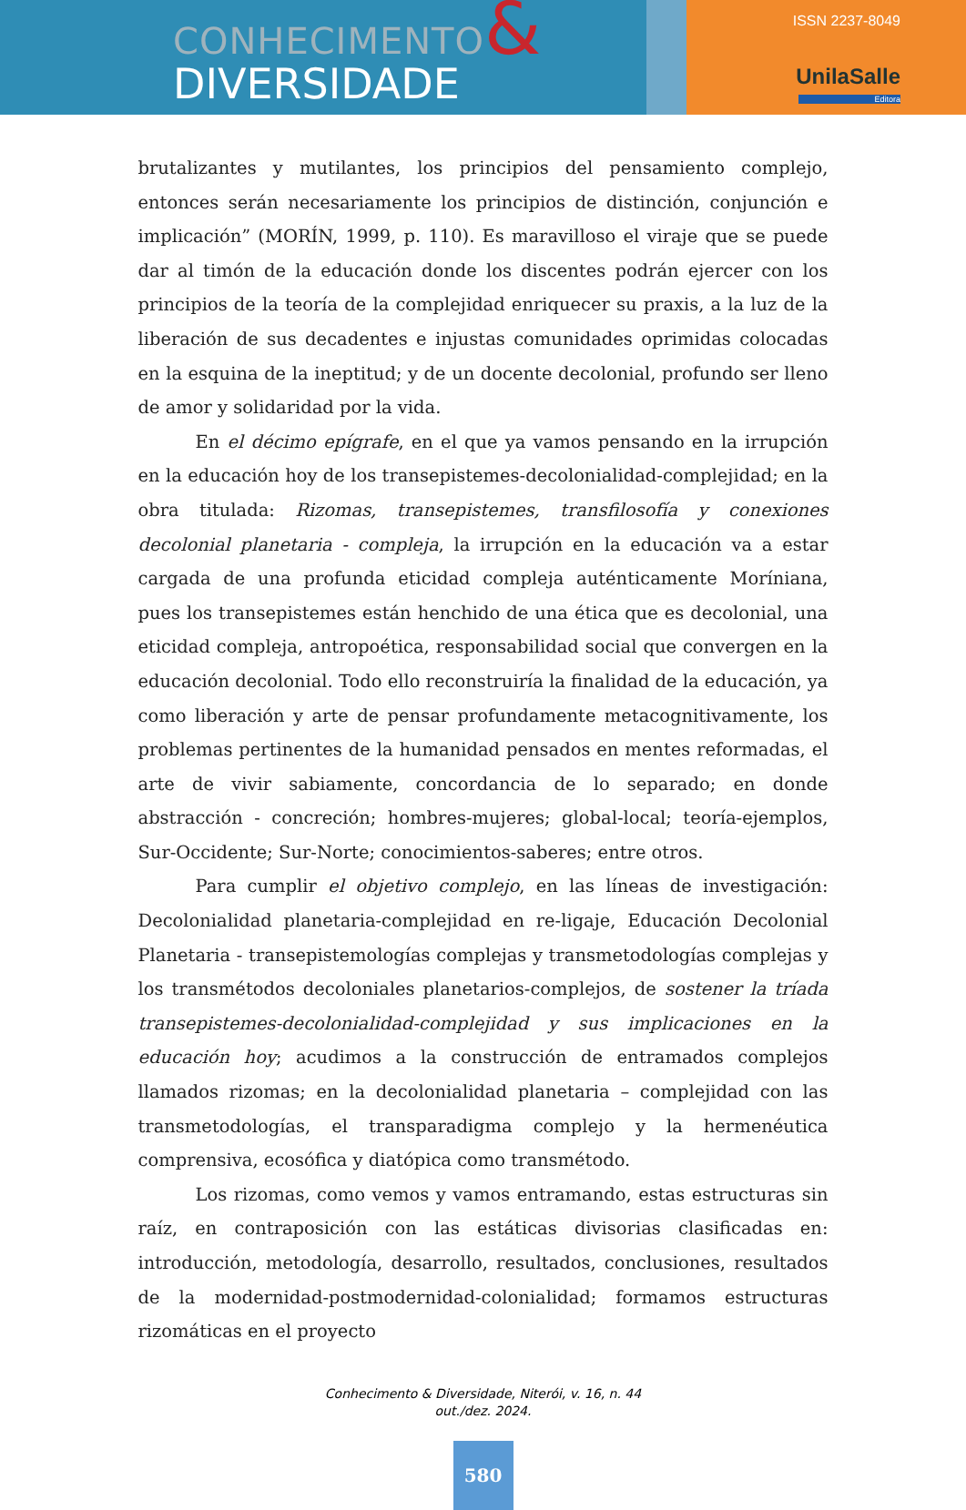CONHECIMENTO&
DIVERSIDADE
ISSN 2237-8049
UnilaSalle
Editora
brutalizantes y mutilantes, los principios del pensamiento complejo, entonces serán necesariamente los principios de distinción, conjunción e implicación” (MORÍN, 1999, p. 110). Es maravilloso el viraje que se puede dar al timón de la educación donde los discentes podrán ejercer con los principios de la teoría de la complejidad enriquecer su praxis, a la luz de la liberación de sus decadentes e injustas comunidades oprimidas colocadas en la esquina de la ineptitud; y de un docente decolonial, profundo ser lleno de amor y solidaridad por la vida.
En el décimo epígrafe, en el que ya vamos pensando en la irrupción en la educación hoy de los transepistemes-decolonialidad-complejidad; en la obra titulada: Rizomas, transepistemes, transfilosofía y conexiones decolonial planetaria - compleja, la irrupción en la educación va a estar cargada de una profunda eticidad compleja auténticamente Moríniana, pues los transepistemes están henchido de una ética que es decolonial, una eticidad compleja, antropoética, responsabilidad social que convergen en la educación decolonial. Todo ello reconstruiría la finalidad de la educación, ya como liberación y arte de pensar profundamente metacognitivamente, los problemas pertinentes de la humanidad pensados en mentes reformadas, el arte de vivir sabiamente, concordancia de lo separado; en donde abstracción - concreción; hombres-mujeres; global-local; teoría-ejemplos, Sur-Occidente; Sur-Norte; conocimientos-saberes; entre otros.
Para cumplir el objetivo complejo, en las líneas de investigación: Decolonialidad planetaria-complejidad en re-ligaje, Educación Decolonial Planetaria - transepistemologías complejas y transmetodologías complejas y los transmétodos decoloniales planetarios-complejos, de sostener la tríada transepistemes-decolonialidad-complejidad y sus implicaciones en la educación hoy; acudimos a la construcción de entramados complejos llamados rizomas; en la decolonialidad planetaria – complejidad con las transmetodologías, el transparadigma complejo y la hermenéutica comprensiva, ecosófica y diatópica como transmétodo.
Los rizomas, como vemos y vamos entramando, estas estructuras sin raíz, en contraposición con las estáticas divisorias clasificadas en: introducción, metodología, desarrollo, resultados, conclusiones, resultados de la modernidad-postmodernidad-colonialidad; formamos estructuras rizomáticas en el proyecto
Conhecimento & Diversidade, Niterói, v. 16, n. 44
out./dez. 2024.
580